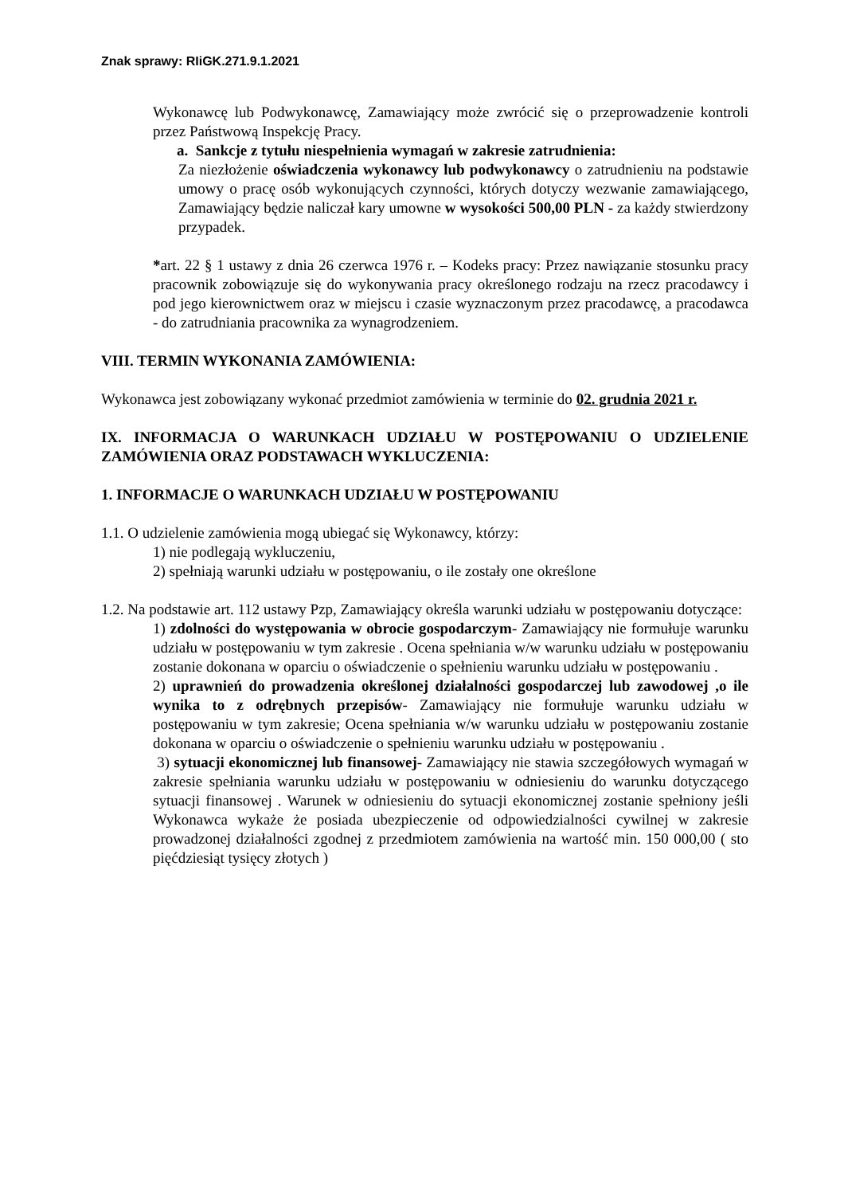Znak sprawy: RIiGK.271.9.1.2021
Wykonawcę lub Podwykonawcę, Zamawiający może zwrócić się o przeprowadzenie kontroli przez Państwową Inspekcję Pracy.
a. Sankcje z tytułu niespełnienia wymagań w zakresie zatrudnienia:
Za niezłożenie oświadczenia wykonawcy lub podwykonawcy o zatrudnieniu na podstawie umowy o pracę osób wykonujących czynności, których dotyczy wezwanie zamawiającego, Zamawiający będzie naliczał kary umowne w wysokości 500,00 PLN - za każdy stwierdzony przypadek.
*art. 22 § 1 ustawy z dnia 26 czerwca 1976 r. – Kodeks pracy: Przez nawiązanie stosunku pracy pracownik zobowiązuje się do wykonywania pracy określonego rodzaju na rzecz pracodawcy i pod jego kierownictwem oraz w miejscu i czasie wyznaczonym przez pracodawcę, a pracodawca - do zatrudniania pracownika za wynagrodzeniem.
VIII. TERMIN WYKONANIA ZAMÓWIENIA:
Wykonawca jest zobowiązany wykonać przedmiot zamówienia w terminie do 02. grudnia 2021 r.
IX. INFORMACJA O WARUNKACH UDZIAŁU W POSTĘPOWANIU O UDZIELENIE ZAMÓWIENIA ORAZ PODSTAWACH WYKLUCZENIA:
1. INFORMACJE O WARUNKACH UDZIAŁU W POSTĘPOWANIU
1.1. O udzielenie zamówienia mogą ubiegać się Wykonawcy, którzy:
1) nie podlegają wykluczeniu,
2) spełniają warunki udziału w postępowaniu, o ile zostały one określone
1.2. Na podstawie art. 112 ustawy Pzp, Zamawiający określa warunki udziału w postępowaniu dotyczące:
1) zdolności do występowania w obrocie gospodarczym- Zamawiający nie formułuje warunku udziału w postępowaniu w tym zakresie . Ocena spełniania w/w warunku udziału w postępowaniu zostanie dokonana w oparciu o oświadczenie o spełnieniu warunku udziału w postępowaniu .
2) uprawnień do prowadzenia określonej działalności gospodarczej lub zawodowej ,o ile wynika to z odrębnych przepisów- Zamawiający nie formułuje warunku udziału w postępowaniu w tym zakresie; Ocena spełniania w/w warunku udziału w postępowaniu zostanie dokonana w oparciu o oświadczenie o spełnieniu warunku udziału w postępowaniu .
3) sytuacji ekonomicznej lub finansowej- Zamawiający nie stawia szczegółowych wymagań w zakresie spełniania warunku udziału w postępowaniu w odniesieniu do warunku dotyczącego sytuacji finansowej . Warunek w odniesieniu do sytuacji ekonomicznej zostanie spełniony jeśli Wykonawca wykaże że posiada ubezpieczenie od odpowiedzialności cywilnej w zakresie prowadzonej działalności zgodnej z przedmiotem zamówienia na wartość min. 150 000,00 ( sto pięćdziesiąt tysięcy złotych )